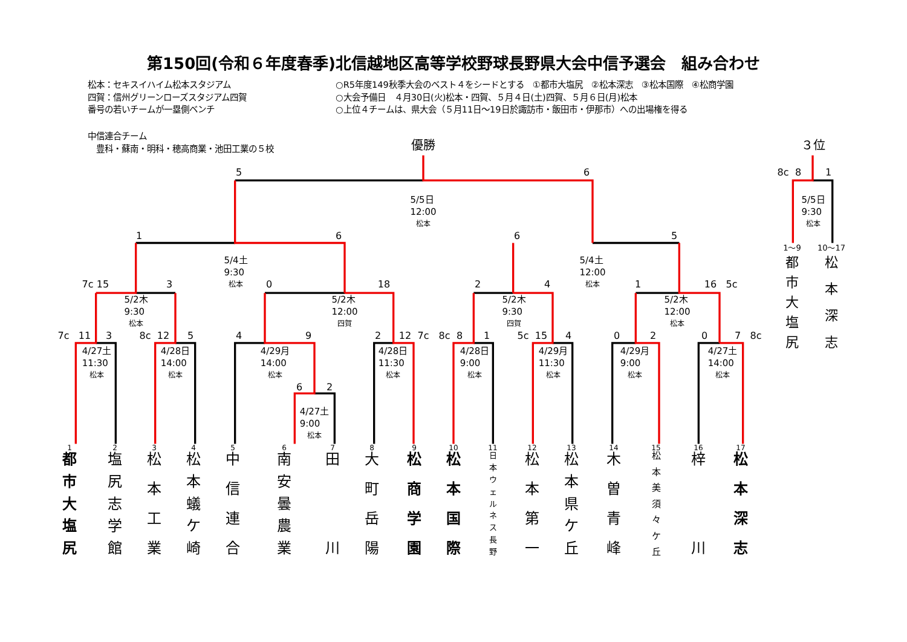第150回(令和６年度春季)北信越地区高等学校野球長野県大会中信予選会　組み合わせ
松本：セキスイハイム松本スタジアム
四賀：信州グリーンローズスタジアム四賀
番号の若いチームが一塁側ベンチ
○R5年度149秋季大会のベスト４をシードとする　①都市大塩尻　②松本深志　③松本国際　④松商学園
○大会予備日　４月30日(火)松本・四賀、５月４日(土)四賀、５月６日(月)松本
○上位４チームは、県大会（５月11日～19日於諏訪市・飯田市・伊那市）への出場権を得る
中信連合チーム
　豊科・蘇南・明科・穂高商業・池田工業の５校
優勝
３位
5
6
8c
8
1
5/5日
12:00
松本
5/5日
9:30
松本
1
6
6
5
1～9
10～17
5/4土
9:30
松本
5/4土
12:00
松本
都市大塩尻
松本深志
7c
15
3
0
18
2
4
1
16
5c
5/2木
9:30
松本
5/2木
12:00
四賀
5/2木
9:30
四賀
5/2木
12:00
松本
7c
11
3
8c
12
5
4
9
2
12
7c
8c
8
1
5c
15
4
0
2
0
7
8c
4/27土
11:30
松本
4/28日
14:00
松本
4/29月
14:00
松本
4/28日
11:30
松本
4/28日
9:00
松本
4/29月
11:30
松本
4/29月
9:00
松本
4/27土
14:00
松本
6
2
4/27土
9:00
松本
1
2
3
4
5
6
7
8
9
10
11
12
13
14
15
16
17
都市大塩尻
塩尻志学館
松本工業
松本蟻ケ崎
中信連合
南安曇農業
田川
大町岳陽
松商学園
松本国際
日本ウェルネス長野
松本第一
松本県ケ丘
木曽青峰
松本美須々ケ丘
梓川
松本深志